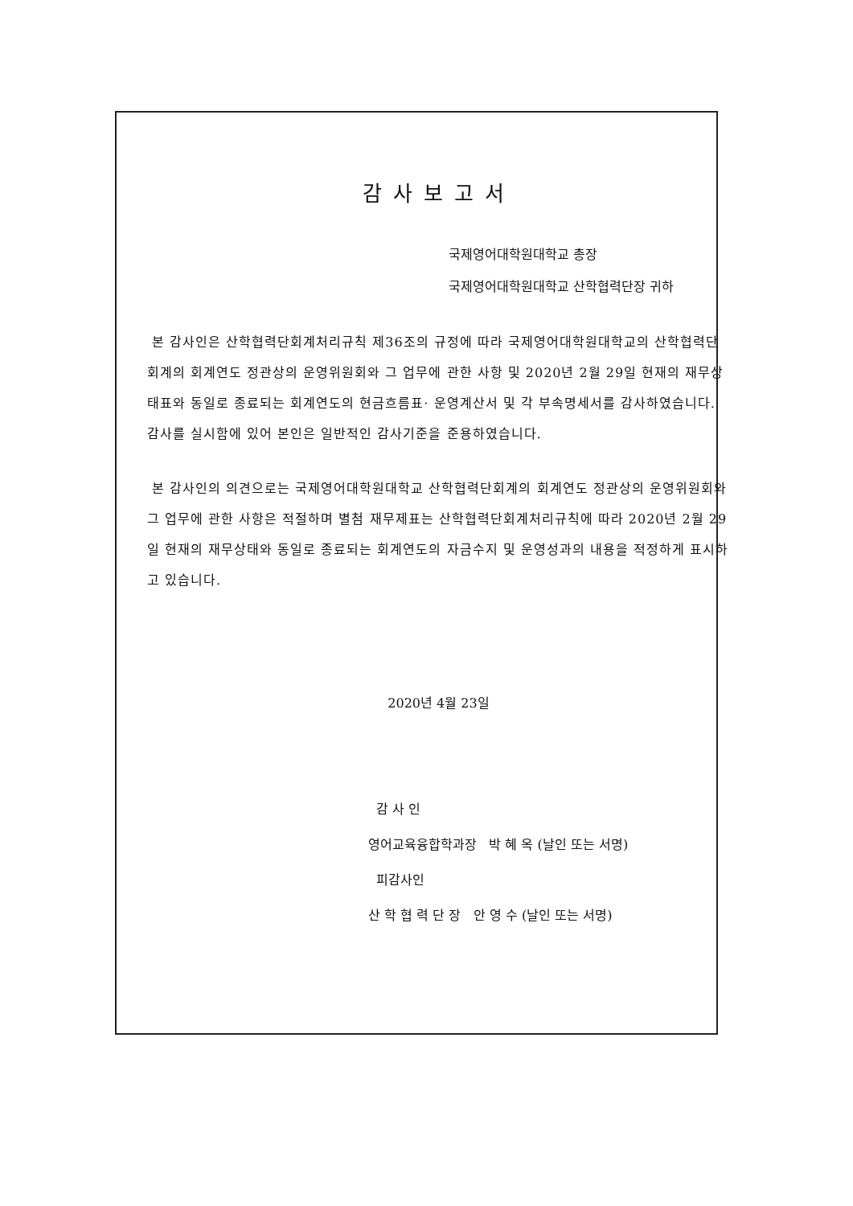감사보고서
국제영어대학원대학교 총장
국제영어대학원대학교 산학협력단장 귀하
본 감사인은 산학협력단회계처리규칙 제36조의 규정에 따라 국제영어대학원대학교의 산학협력단 회계의 회계연도 정관상의 운영위원회와 그 업무에 관한 사항 및 2020년 2월 29일 현재의 재무상태표와 동일로 종료되는 회계연도의 현금흐름표· 운영계산서 및 각 부속명세서를 감사하였습니다. 감사를 실시함에 있어 본인은 일반적인 감사기준을 준용하였습니다.
본 감사인의 의견으로는 국제영어대학원대학교 산학협력단회계의 회계연도 정관상의 운영위원회와 그 업무에 관한 사항은 적절하며 별첨 재무제표는 산학협력단회계처리규칙에 따라 2020년 2월 29일 현재의 재무상태와 동일로 종료되는 회계연도의 자금수지 및 운영성과의 내용을 적정하게 표시하고 있습니다.
2020년 4월 23일
감 사 인
영어교육융합학과장 박 혜 옥 (날인 또는 서명)
피감사인
산 학 협 력 단 장 안 영 수 (날인 또는 서명)